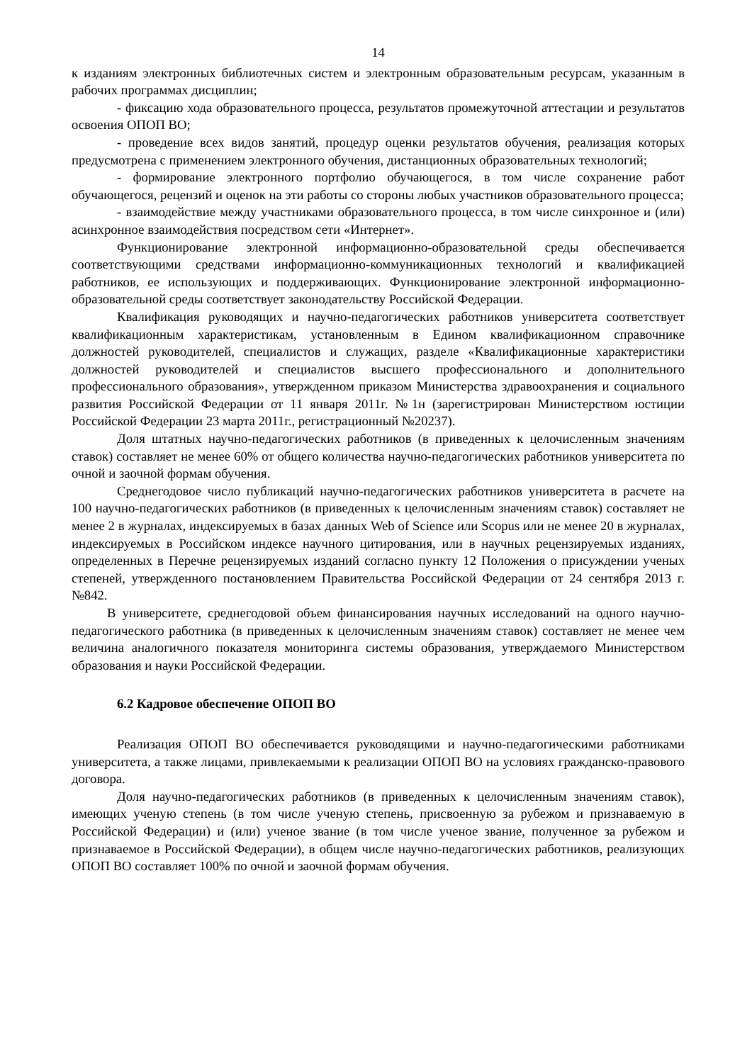14
к изданиям электронных библиотечных систем и электронным образовательным ресурсам, указанным в рабочих программах дисциплин;
- фиксацию хода образовательного процесса, результатов промежуточной аттестации и результатов освоения ОПОП ВО;
- проведение всех видов занятий, процедур оценки результатов обучения, реализация которых предусмотрена с применением электронного обучения, дистанционных образовательных технологий;
- формирование электронного портфолио обучающегося, в том числе сохранение работ обучающегося, рецензий и оценок на эти работы со стороны любых участников образовательного процесса;
- взаимодействие между участниками образовательного процесса, в том числе синхронное и (или) асинхронное взаимодействия посредством сети «Интернет».
Функционирование электронной информационно-образовательной среды обеспечивается соответствующими средствами информационно-коммуникационных технологий и квалификацией работников, ее использующих и поддерживающих. Функционирование электронной информационно-образовательной среды соответствует законодательству Российской Федерации.
Квалификация руководящих и научно-педагогических работников университета соответствует квалификационным характеристикам, установленным в Едином квалификационном справочнике должностей руководителей, специалистов и служащих, разделе «Квалификационные характеристики должностей руководителей и специалистов высшего профессионального и дополнительного профессионального образования», утвержденном приказом Министерства здравоохранения и социального развития Российской Федерации от 11 января 2011г. №1н (зарегистрирован Министерством юстиции Российской Федерации 23 марта 2011г., регистрационный №20237).
Доля штатных научно-педагогических работников (в приведенных к целочисленным значениям ставок) составляет не менее 60% от общего количества научно-педагогических работников университета по очной и заочной формам обучения.
Среднегодовое число публикаций научно-педагогических работников университета в расчете на 100 научно-педагогических работников (в приведенных к целочисленным значениям ставок) составляет не менее 2 в журналах, индексируемых в базах данных Web of Science или Scopus или не менее 20 в журналах, индексируемых в Российском индексе научного цитирования, или в научных рецензируемых изданиях, определенных в Перечне рецензируемых изданий согласно пункту 12 Положения о присуждении ученых степеней, утвержденного постановлением Правительства Российской Федерации от 24 сентября 2013 г. №842.
В университете, среднегодовой объем финансирования научных исследований на одного научно-педагогического работника (в приведенных к целочисленным значениям ставок) составляет не менее чем величина аналогичного показателя мониторинга системы образования, утверждаемого Министерством образования и науки Российской Федерации.
6.2 Кадровое обеспечение ОПОП ВО
Реализация ОПОП ВО обеспечивается руководящими и научно-педагогическими работниками университета, а также лицами, привлекаемыми к реализации ОПОП ВО на условиях гражданско-правового договора.
Доля научно-педагогических работников (в приведенных к целочисленным значениям ставок), имеющих ученую степень (в том числе ученую степень, присвоенную за рубежом и признаваемую в Российской Федерации) и (или) ученое звание (в том числе ученое звание, полученное за рубежом и признаваемое в Российской Федерации), в общем числе научно-педагогических работников, реализующих ОПОП ВО составляет 100% по очной и заочной формам обучения.